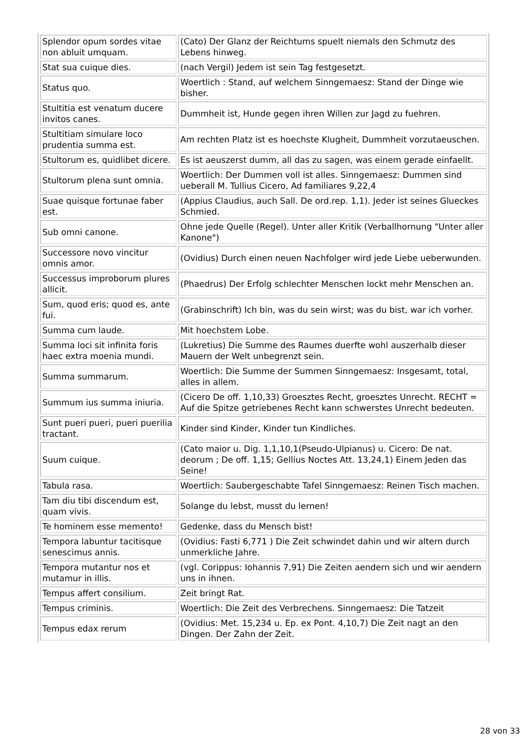| Splendor opum sordes vitae non abluit umquam. | (Cato) Der Glanz der Reichtums spuelt niemals den Schmutz des Lebens hinweg. |
| Stat sua cuique dies. | (nach Vergil) Jedem ist sein Tag festgesetzt. |
| Status quo. | Woertlich : Stand, auf welchem Sinngemaesz: Stand der Dinge wie bisher. |
| Stultitia est venatum ducere invitos canes. | Dummheit ist, Hunde gegen ihren Willen zur Jagd zu fuehren. |
| Stultitiam simulare loco prudentia summa est. | Am rechten Platz ist es hoechste Klugheit, Dummheit vorzutaeuschen. |
| Stultorum es, quidlibet dicere. | Es ist aeuszerst dumm, all das zu sagen, was einem gerade einfaellt. |
| Stultorum plena sunt omnia. | Woertlich: Der Dummen voll ist alles. Sinngemaesz: Dummen sind ueberall M. Tullius Cicero, Ad familiares 9,22,4 |
| Suae quisque fortunae faber est. | (Appius Claudius, auch Sall. De ord.rep. 1,1). Jeder ist seines Glueckes Schmied. |
| Sub omni canone. | Ohne jede Quelle (Regel). Unter aller Kritik (Verballhornung "Unter aller Kanone") |
| Successore novo vincitur omnis amor. | (Ovidius) Durch einen neuen Nachfolger wird jede Liebe ueberwunden. |
| Successus improborum plures allicit. | (Phaedrus) Der Erfolg schlechter Menschen lockt mehr Menschen an. |
| Sum, quod eris; quod es, ante fui. | (Grabinschrift) Ich bin, was du sein wirst; was du bist, war ich vorher. |
| Summa cum laude. | Mit hoechstem Lobe. |
| Summa loci sit infinita foris haec extra moenia mundi. | (Lukretius) Die Summe des Raumes duerfte wohl auszerhalb dieser Mauern der Welt unbegrenzt sein. |
| Summa summarum. | Woertlich: Die Summe der Summen Sinngemaesz: Insgesamt, total, alles in allem. |
| Summum ius summa iniuria. | (Cicero De off. 1,10,33) Groesztes Recht, groesztes Unrecht. RECHT = Auf die Spitze getriebenes Recht kann schwerstes Unrecht bedeuten. |
| Sunt pueri pueri, pueri puerilia tractant. | Kinder sind Kinder, Kinder tun Kindliches. |
| Suum cuique. | (Cato maior u. Dig. 1,1,10,1(Pseudo-Ulpianus) u. Cicero: De nat. deorum ; De off. 1,15; Gellius Noctes Att. 13,24,1) Einem Jeden das Seine! |
| Tabula rasa. | Woertlich: Saubergeschabte Tafel Sinngemaesz: Reinen Tisch machen. |
| Tam diu tibi discendum est, quam vivis. | Solange du lebst, musst du lernen! |
| Te hominem esse memento! | Gedenke, dass du Mensch bist! |
| Tempora labuntur tacitisque senescimus annis. | (Ovidius: Fasti 6,771 ) Die Zeit schwindet dahin und wir altern durch unmerkliche Jahre. |
| Tempora mutantur nos et mutamur in illis. | (vgl. Corippus: Iohannis 7,91) Die Zeiten aendern sich und wir aendern uns in ihnen. |
| Tempus affert consilium. | Zeit bringt Rat. |
| Tempus criminis. | Woertlich: Die Zeit des Verbrechens. Sinngemaesz: Die Tatzeit |
| Tempus edax rerum | (Ovidius: Met. 15,234 u. Ep. ex Pont. 4,10,7) Die Zeit nagt an den Dingen. Der Zahn der Zeit. |
28 von 33